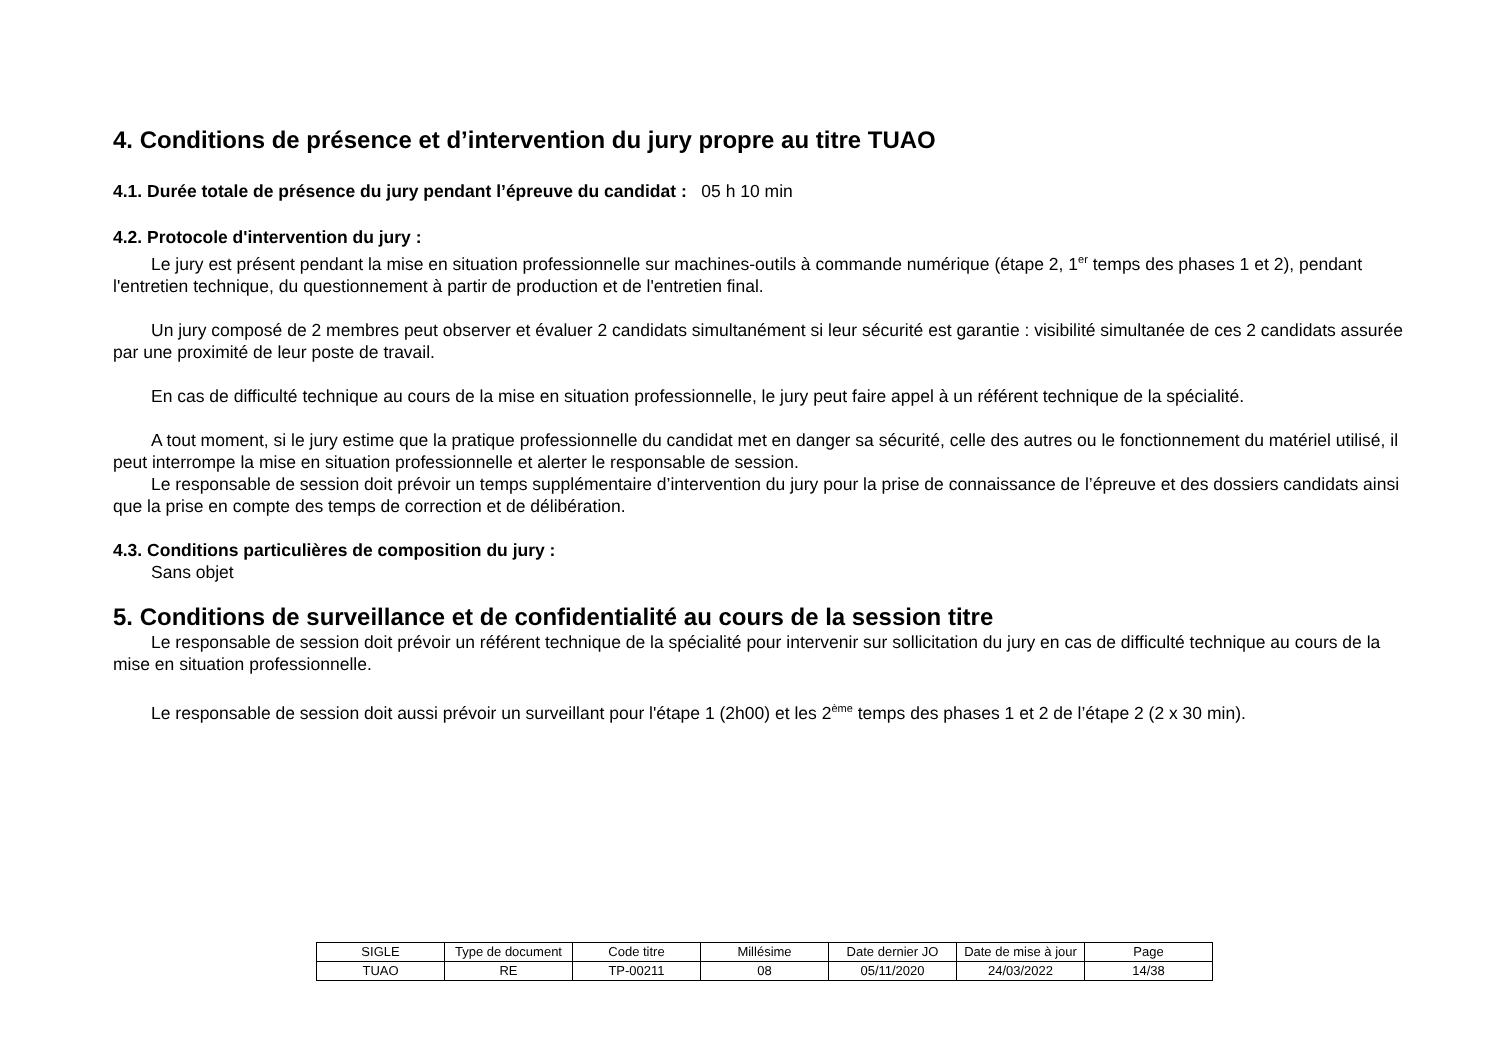4. Conditions de présence et d’intervention du jury propre au titre TUAO
4.1. Durée totale de présence du jury pendant l’épreuve du candidat : 05 h 10 min
4.2. Protocole d'intervention du jury :
Le jury est présent pendant la mise en situation professionnelle sur machines-outils à commande numérique (étape 2, 1<sup>er</sup> temps des phases 1 et 2), pendant l'entretien technique, du questionnement à partir de production et de l'entretien final.
Un jury composé de 2 membres peut observer et évaluer 2 candidats simultanément si leur sécurité est garantie : visibilité simultanée de ces 2 candidats assurée par une proximité de leur poste de travail.
En cas de difficulté technique au cours de la mise en situation professionnelle, le jury peut faire appel à un référent technique de la spécialité.
A tout moment, si le jury estime que la pratique professionnelle du candidat met en danger sa sécurité, celle des autres ou le fonctionnement du matériel utilisé, il peut interrompe la mise en situation professionnelle et alerter le responsable de session.
Le responsable de session doit prévoir un temps supplémentaire d’intervention du jury pour la prise de connaissance de l’épreuve et des dossiers candidats ainsi que la prise en compte des temps de correction et de délibération.
4.3. Conditions particulières de composition du jury :
Sans objet
5. Conditions de surveillance et de confidentialité au cours de la session titre
Le responsable de session doit prévoir un référent technique de la spécialité pour intervenir sur sollicitation du jury en cas de difficulté technique au cours de la mise en situation professionnelle.
Le responsable de session doit aussi prévoir un surveillant pour l'étape 1 (2h00) et les 2<sup>ème</sup> temps des phases 1 et 2 de l’étape 2 (2 x 30 min).
| SIGLE | Type de document | Code titre | Millésime | Date dernier JO | Date de mise à jour | Page |
| TUAO | RE | TP-00211 | 08 | 05/11/2020 | 24/03/2022 | 14/38 |